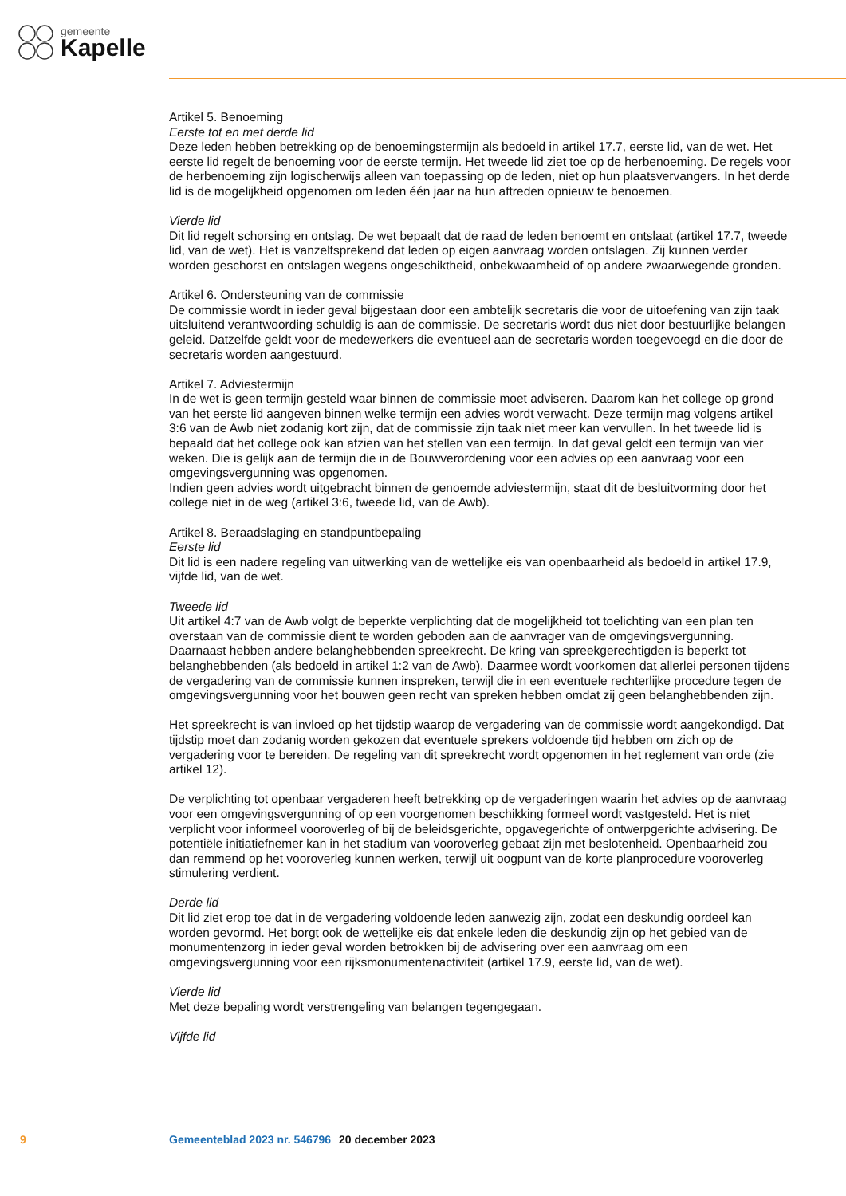gemeente
Kapelle
Artikel 5. Benoeming
Eerste tot en met derde lid
Deze leden hebben betrekking op de benoemingstermijn als bedoeld in artikel 17.7, eerste lid, van de wet. Het eerste lid regelt de benoeming voor de eerste termijn. Het tweede lid ziet toe op de herbenoeming. De regels voor de herbenoeming zijn logischerwijs alleen van toepassing op de leden, niet op hun plaatsvervangers. In het derde lid is de mogelijkheid opgenomen om leden één jaar na hun aftreden opnieuw te benoemen.
Vierde lid
Dit lid regelt schorsing en ontslag. De wet bepaalt dat de raad de leden benoemt en ontslaat (artikel 17.7, tweede lid, van de wet). Het is vanzelfsprekend dat leden op eigen aanvraag worden ontslagen. Zij kunnen verder worden geschorst en ontslagen wegens ongeschiktheid, onbekwaamheid of op andere zwaarwegende gronden.
Artikel 6. Ondersteuning van de commissie
De commissie wordt in ieder geval bijgestaan door een ambtelijk secretaris die voor de uitoefening van zijn taak uitsluitend verantwoording schuldig is aan de commissie. De secretaris wordt dus niet door bestuurlijke belangen geleid. Datzelfde geldt voor de medewerkers die eventueel aan de secretaris worden toegevoegd en die door de secretaris worden aangestuurd.
Artikel 7. Adviestermijn
In de wet is geen termijn gesteld waar binnen de commissie moet adviseren. Daarom kan het college op grond van het eerste lid aangeven binnen welke termijn een advies wordt verwacht. Deze termijn mag volgens artikel 3:6 van de Awb niet zodanig kort zijn, dat de commissie zijn taak niet meer kan vervullen. In het tweede lid is bepaald dat het college ook kan afzien van het stellen van een termijn. In dat geval geldt een termijn van vier weken. Die is gelijk aan de termijn die in de Bouwverordening voor een advies op een aanvraag voor een omgevingsvergunning was opgenomen.
Indien geen advies wordt uitgebracht binnen de genoemde adviestermijn, staat dit de besluitvorming door het college niet in de weg (artikel 3:6, tweede lid, van de Awb).
Artikel 8. Beraadslaging en standpuntbepaling
Eerste lid
Dit lid is een nadere regeling van uitwerking van de wettelijke eis van openbaarheid als bedoeld in artikel 17.9, vijfde lid, van de wet.
Tweede lid
Uit artikel 4:7 van de Awb volgt de beperkte verplichting dat de mogelijkheid tot toelichting van een plan ten overstaan van de commissie dient te worden geboden aan de aanvrager van de omgevingsvergunning. Daarnaast hebben andere belanghebbenden spreekrecht. De kring van spreekgerechtigden is beperkt tot belanghebbenden (als bedoeld in artikel 1:2 van de Awb). Daarmee wordt voorkomen dat allerlei personen tijdens de vergadering van de commissie kunnen inspreken, terwijl die in een eventuele rechterlijke procedure tegen de omgevingsvergunning voor het bouwen geen recht van spreken hebben omdat zij geen belanghebbenden zijn.
Het spreekrecht is van invloed op het tijdstip waarop de vergadering van de commissie wordt aangekondigd. Dat tijdstip moet dan zodanig worden gekozen dat eventuele sprekers voldoende tijd hebben om zich op de vergadering voor te bereiden. De regeling van dit spreekrecht wordt opgenomen in het reglement van orde (zie artikel 12).
De verplichting tot openbaar vergaderen heeft betrekking op de vergaderingen waarin het advies op de aanvraag voor een omgevingsvergunning of op een voorgenomen beschikking formeel wordt vastgesteld. Het is niet verplicht voor informeel vooroverleg of bij de beleidsgerichte, opgavegerichte of ontwerpgerichte advisering. De potentiële initiatiefnemer kan in het stadium van vooroverleg gebaat zijn met beslotenheid. Openbaarheid zou dan remmend op het vooroverleg kunnen werken, terwijl uit oogpunt van de korte planprocedure vooroverleg stimulering verdient.
Derde lid
Dit lid ziet erop toe dat in de vergadering voldoende leden aanwezig zijn, zodat een deskundig oordeel kan worden gevormd. Het borgt ook de wettelijke eis dat enkele leden die deskundig zijn op het gebied van de monumentenzorg in ieder geval worden betrokken bij de advisering over een aanvraag om een omgevingsvergunning voor een rijksmonumentenactiviteit (artikel 17.9, eerste lid, van de wet).
Vierde lid
Met deze bepaling wordt verstrengeling van belangen tegengegaan.
Vijfde lid
9 Gemeenteblad 2023 nr. 546796 20 december 2023